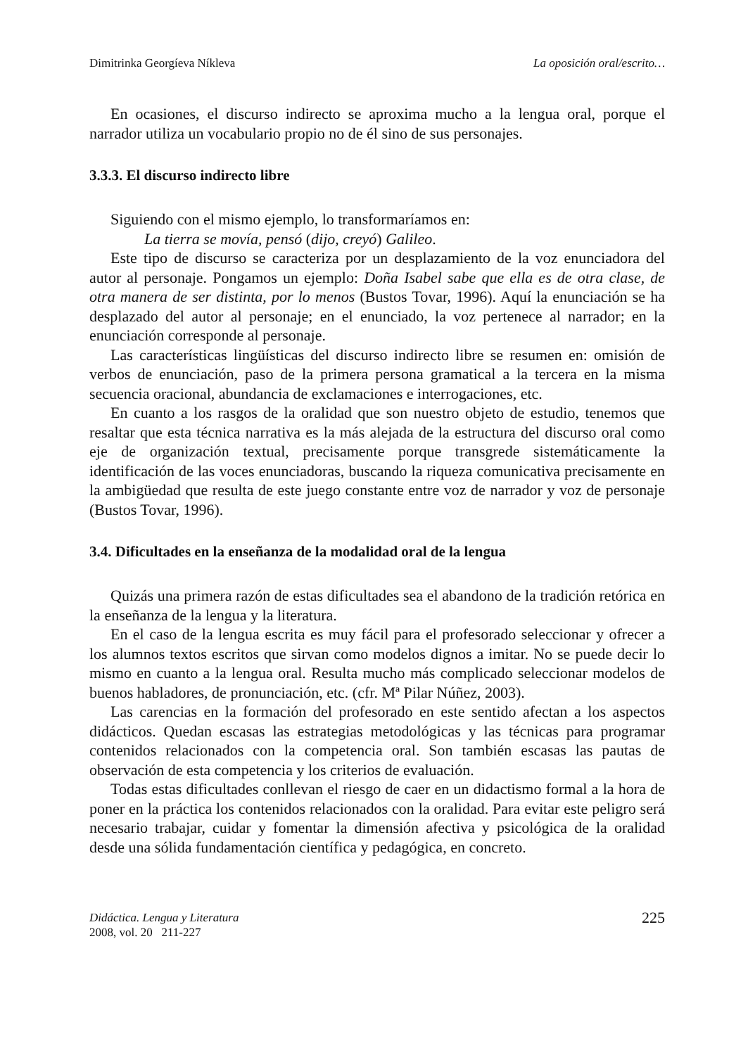Dimitrinka Georgíeva Níkleva La oposición oral/escrito…
En ocasiones, el discurso indirecto se aproxima mucho a la lengua oral, porque el narrador utiliza un vocabulario propio no de él sino de sus personajes.
3.3.3. El discurso indirecto libre
Siguiendo con el mismo ejemplo, lo transformaríamos en:
La tierra se movía, pensó (dijo, creyó) Galileo.
Este tipo de discurso se caracteriza por un desplazamiento de la voz enunciadora del autor al personaje. Pongamos un ejemplo: Doña Isabel sabe que ella es de otra clase, de otra manera de ser distinta, por lo menos (Bustos Tovar, 1996). Aquí la enunciación se ha desplazado del autor al personaje; en el enunciado, la voz pertenece al narrador; en la enunciación corresponde al personaje.
Las características lingüísticas del discurso indirecto libre se resumen en: omisión de verbos de enunciación, paso de la primera persona gramatical a la tercera en la misma secuencia oracional, abundancia de exclamaciones e interrogaciones, etc.
En cuanto a los rasgos de la oralidad que son nuestro objeto de estudio, tenemos que resaltar que esta técnica narrativa es la más alejada de la estructura del discurso oral como eje de organización textual, precisamente porque transgrede sistemáticamente la identificación de las voces enunciadoras, buscando la riqueza comunicativa precisamente en la ambigüedad que resulta de este juego constante entre voz de narrador y voz de personaje (Bustos Tovar, 1996).
3.4. Dificultades en la enseñanza de la modalidad oral de la lengua
Quizás una primera razón de estas dificultades sea el abandono de la tradición retórica en la enseñanza de la lengua y la literatura.
En el caso de la lengua escrita es muy fácil para el profesorado seleccionar y ofrecer a los alumnos textos escritos que sirvan como modelos dignos a imitar. No se puede decir lo mismo en cuanto a la lengua oral. Resulta mucho más complicado seleccionar modelos de buenos habladores, de pronunciación, etc. (cfr. Mª Pilar Núñez, 2003).
Las carencias en la formación del profesorado en este sentido afectan a los aspectos didácticos. Quedan escasas las estrategias metodológicas y las técnicas para programar contenidos relacionados con la competencia oral. Son también escasas las pautas de observación de esta competencia y los criterios de evaluación.
Todas estas dificultades conllevan el riesgo de caer en un didactismo formal a la hora de poner en la práctica los contenidos relacionados con la oralidad. Para evitar este peligro será necesario trabajar, cuidar y fomentar la dimensión afectiva y psicológica de la oralidad desde una sólida fundamentación científica y pedagógica, en concreto.
Didáctica. Lengua y Literatura
2008, vol. 20 211-227
225